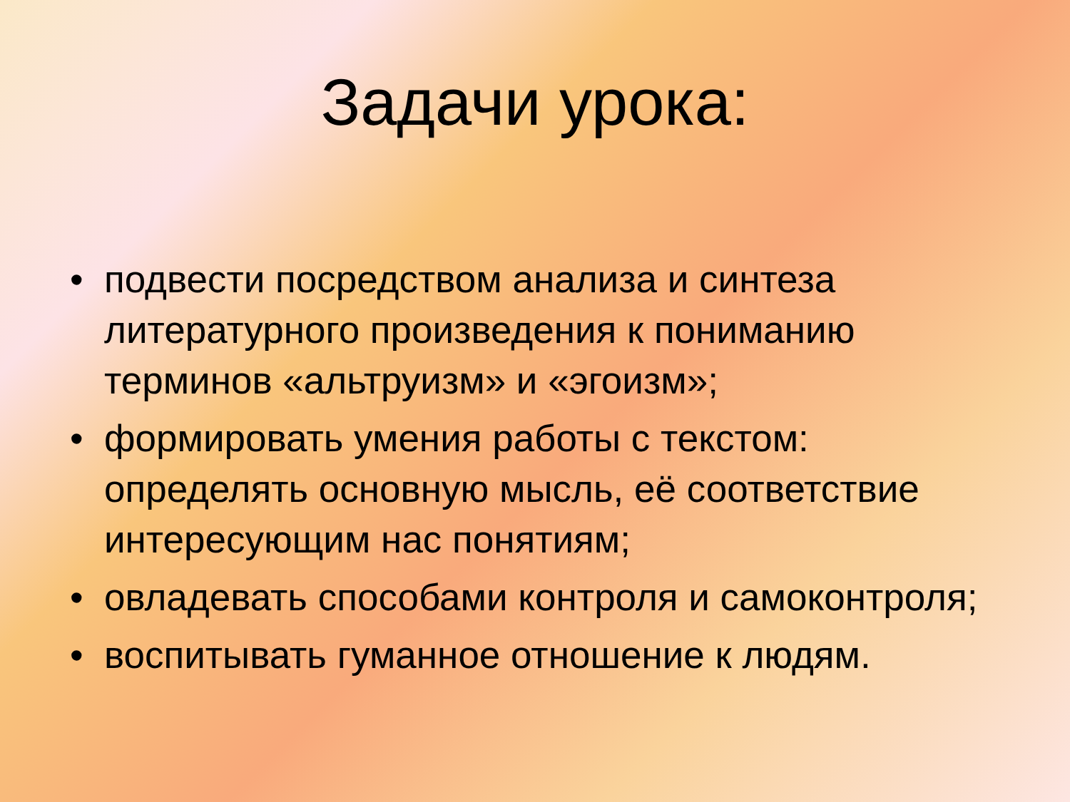Задачи урока:
• подвести посредством анализа и синтеза литературного произведения к пониманию терминов «альтруизм» и «эгоизм»;
• формировать умения работы с текстом: определять основную мысль, её соответствие интересующим нас понятиям;
• овладевать способами контроля и самоконтроля;
• воспитывать гуманное отношение к людям.